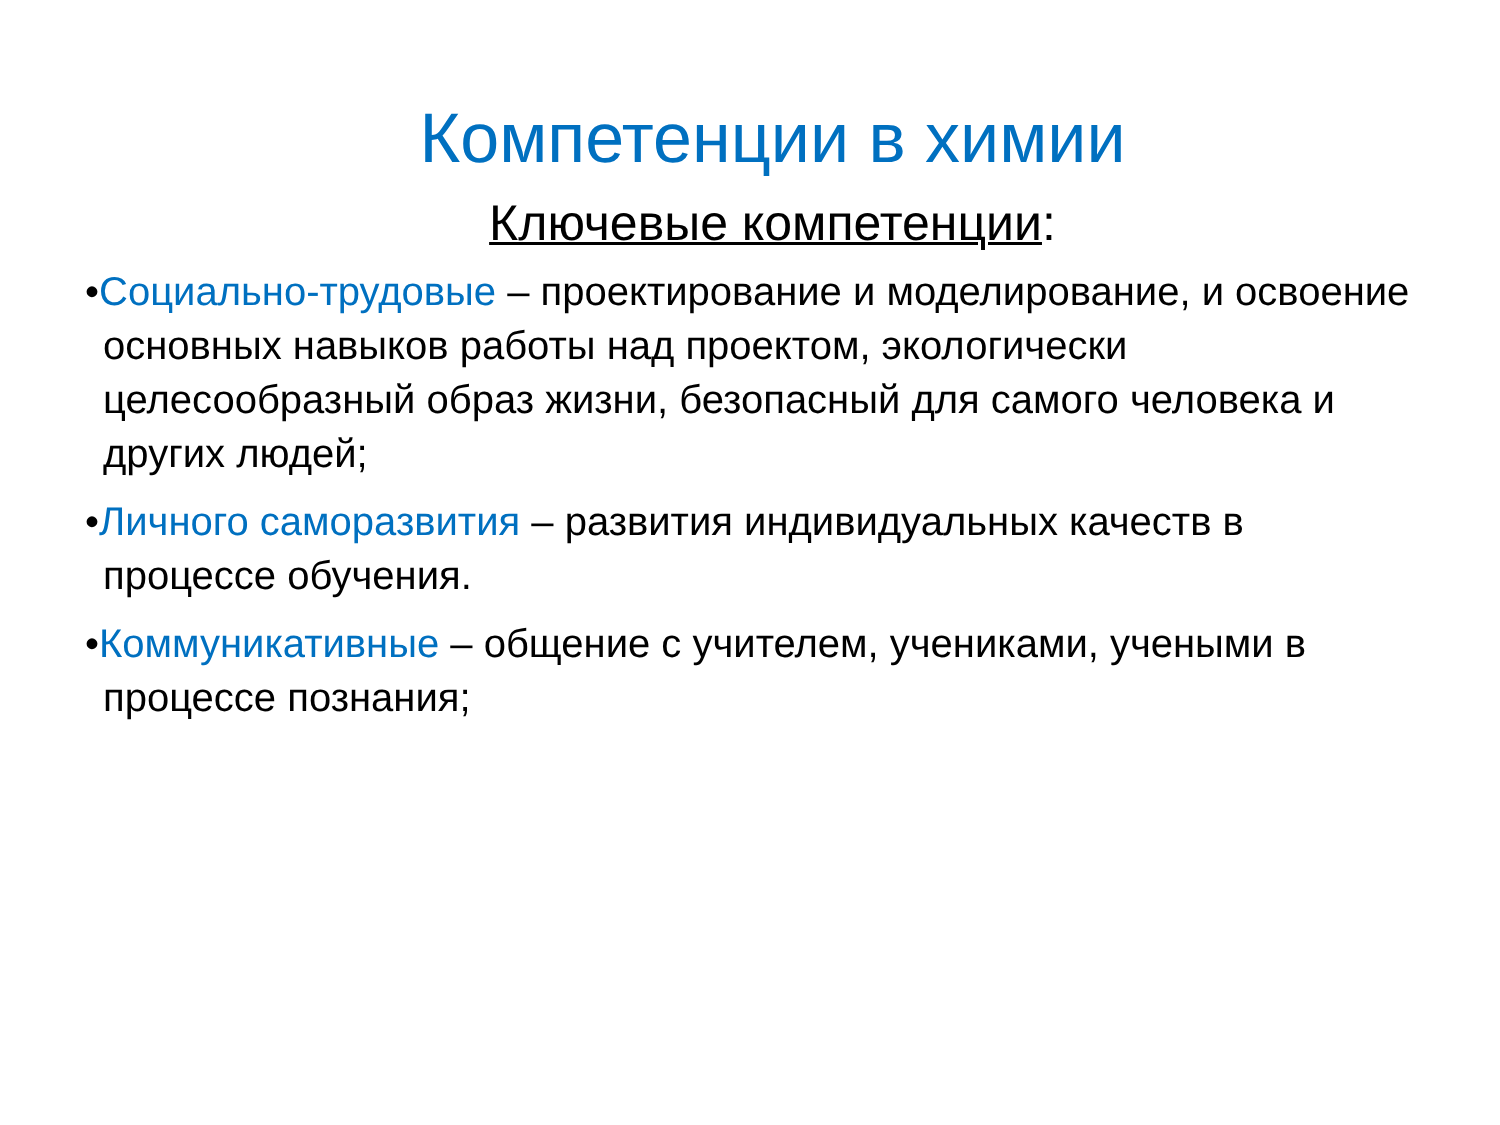Компетенции в химии
Ключевые компетенции:
•Социально-трудовые – проектирование и моделирование, и освоение основных навыков работы над проектом, экологически целесообразный образ жизни, безопасный для самого человека и других людей;
•Личного саморазвития – развития индивидуальных качеств в процессе обучения.
•Коммуникативные – общение с учителем, учениками, учеными в процессе познания;